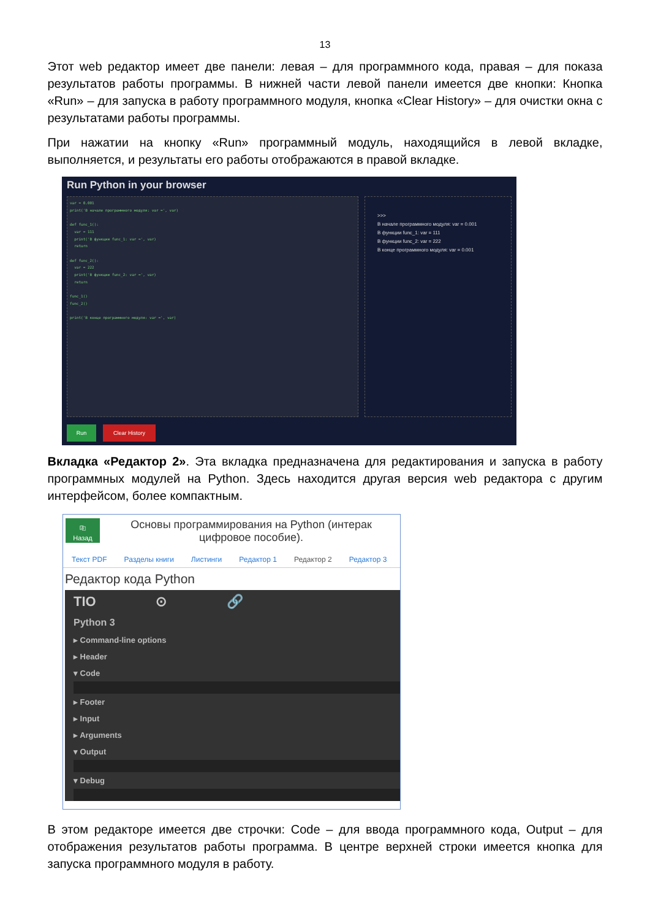13
Этот web редактор имеет две панели: левая – для программного кода, правая – для показа результатов работы программы. В нижней части левой панели имеется две кнопки: Кнопка «Run» – для запуска в работу программного модуля, кнопка «Clear History» – для очистки окна с результатами работы программы.
При нажатии на кнопку «Run» программный модуль, находящийся в левой вкладке, выполняется, и результаты его работы отображаются в правой вкладке.
Run Python in your browser
var = 0.001
print('В начале программного модуля: var =', var)
def func_1():
var = 111
print('В функции func_1: var =', var)
return
def func_2():
var = 222
print('В функции func_2: var =', var)
return
func_1()
func_2()
print('В конце программного модуля: var =', var)
>>>
В начале программного модуля: var = 0.001
В функции func_1: var = 111
В функции func_2: var = 222
В конце программного модуля: var = 0.001
Run Clear History
Вкладка «Редактор 2». Эта вкладка предназначена для редактирования и запуска в работу программных модулей на Python. Здесь находится другая версия web редактора с другим интерфейсом, более компактным.
⎘
Назад
Основы программирования на Python (интерак
цифровое пособие).
Текст PDF Разделы книги Листинги Редактор 1 Редактор 2 Редактор 3
Редактор кода Python
TIO ⊙ 🔗
Python 3
▸ Command-line options
▸ Header
▾ Code
▸ Footer
▸ Input
▸ Arguments
▾ Output
▾ Debug
В этом редакторе имеется две строчки: Code – для ввода программного кода, Output – для отображения результатов работы программа. В центре верхней строки имеется кнопка для запуска программного модуля в работу.